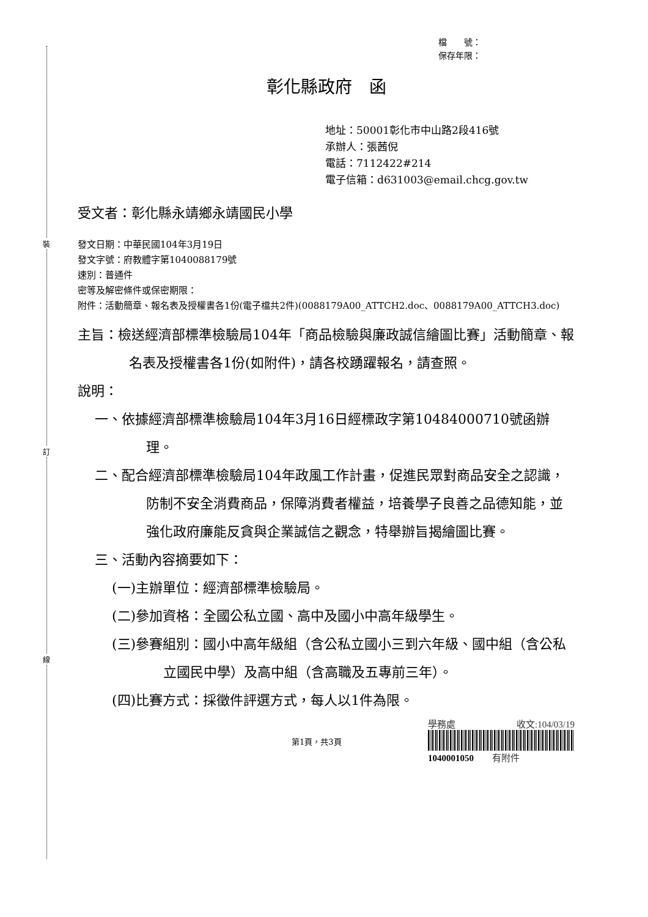裝
訂
線
檔　　號：
保存年限：
彰化縣政府　函
地址：50001彰化市中山路2段416號
承辦人：張茜倪
電話：7112422#214
電子信箱：d631003@email.chcg.gov.tw
受文者：彰化縣永靖鄉永靖國民小學
發文日期：中華民國104年3月19日
發文字號：府教體字第1040088179號
速別：普通件
密等及解密條件或保密期限：
附件：活動簡章、報名表及授權書各1份(電子檔共2件)(0088179A00_ATTCH2.doc、0088179A00_ATTCH3.doc)
主旨：檢送經濟部標準檢驗局104年「商品檢驗與廉政誠信繪圖比賽」活動簡章、報名表及授權書各1份(如附件)，請各校踴躍報名，請查照。
說明：
一、依據經濟部標準檢驗局104年3月16日經標政字第10484000710號函辦理。
二、配合經濟部標準檢驗局104年政風工作計畫，促進民眾對商品安全之認識，防制不安全消費商品，保障消費者權益，培養學子良善之品德知能，並強化政府廉能反貪與企業誠信之觀念，特舉辦旨揭繪圖比賽。
三、活動內容摘要如下：
(一)主辦單位：經濟部標準檢驗局。
(二)參加資格：全國公私立國、高中及國小中高年級學生。
(三)參賽組別：國小中高年級組（含公私立國小三到六年級、國中組（含公私立國民中學）及高中組（含高職及五專前三年）。
(四)比賽方式：採徵件評選方式，每人以1件為限。
第1頁，共3頁
學務處 收文:104/03/19
1040001050　　有附件